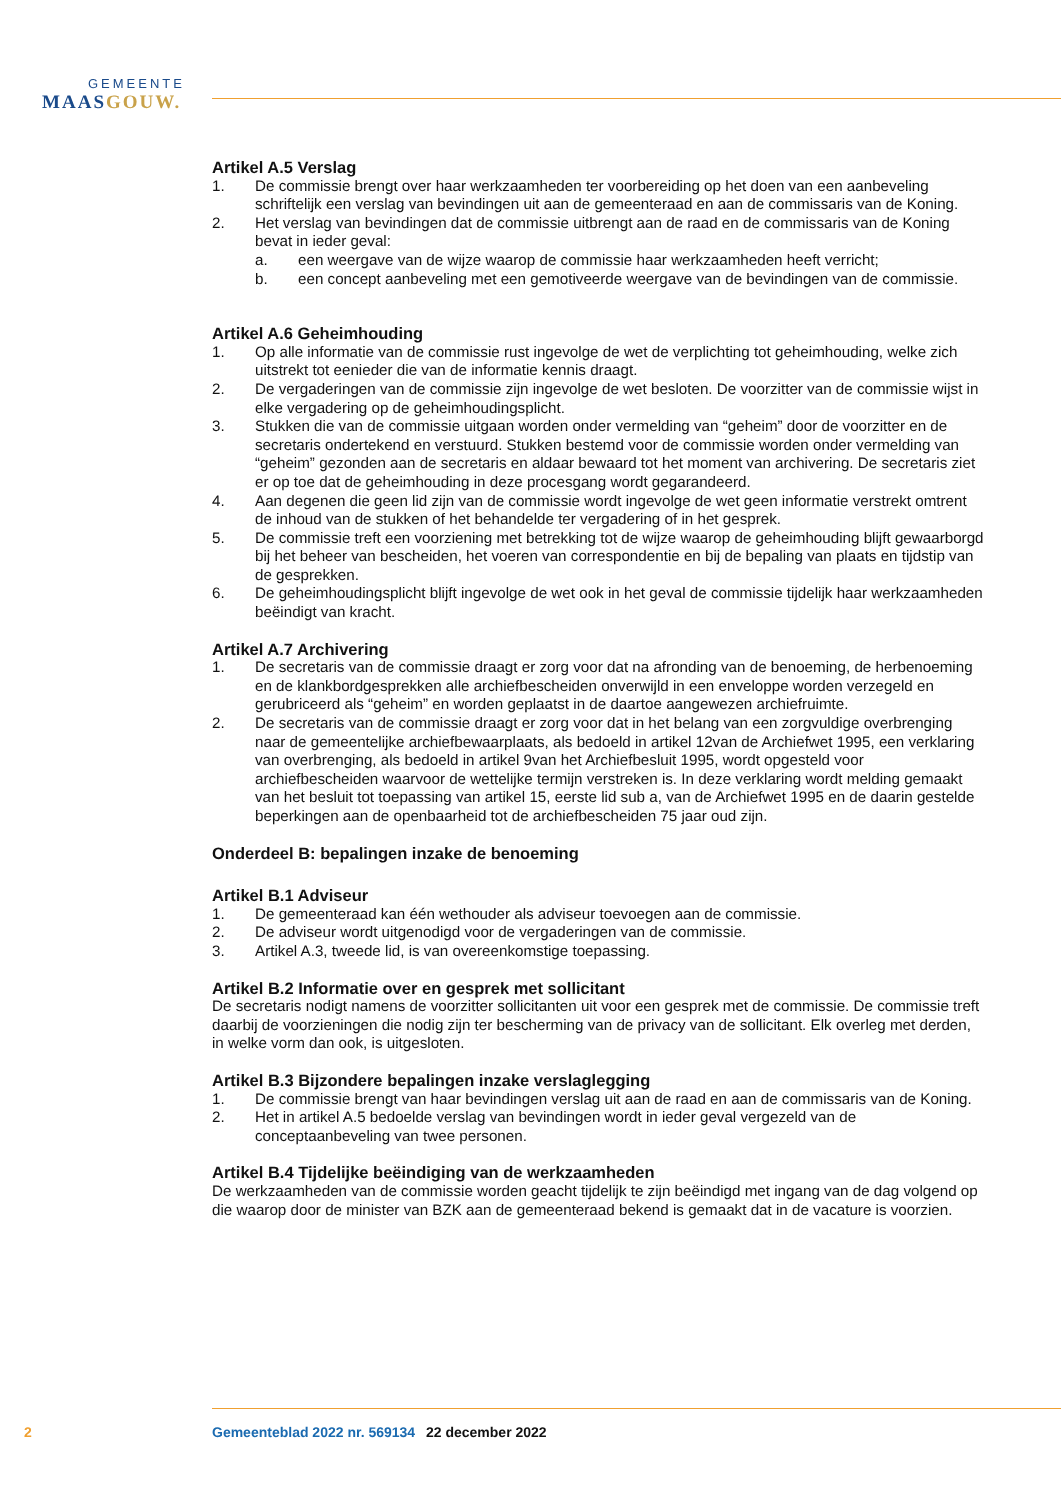GEMEENTE
MAASGOUW.
Artikel A.5 Verslag
1. De commissie brengt over haar werkzaamheden ter voorbereiding op het doen van een aanbeveling schriftelijk een verslag van bevindingen uit aan de gemeenteraad en aan de commissaris van de Koning.
2. Het verslag van bevindingen dat de commissie uitbrengt aan de raad en de commissaris van de Koning bevat in ieder geval:
a. een weergave van de wijze waarop de commissie haar werkzaamheden heeft verricht;
b. een concept aanbeveling met een gemotiveerde weergave van de bevindingen van de commissie.
Artikel A.6 Geheimhouding
1. Op alle informatie van de commissie rust ingevolge de wet de verplichting tot geheimhouding, welke zich uitstrekt tot eenieder die van de informatie kennis draagt.
2. De vergaderingen van de commissie zijn ingevolge de wet besloten. De voorzitter van de commissie wijst in elke vergadering op de geheimhoudingsplicht.
3. Stukken die van de commissie uitgaan worden onder vermelding van “geheim” door de voorzitter en de secretaris ondertekend en verstuurd. Stukken bestemd voor de commissie worden onder vermelding van “geheim” gezonden aan de secretaris en aldaar bewaard tot het moment van archivering. De secretaris ziet er op toe dat de geheimhouding in deze procesgang wordt gegarandeerd.
4. Aan degenen die geen lid zijn van de commissie wordt ingevolge de wet geen informatie verstrekt omtrent de inhoud van de stukken of het behandelde ter vergadering of in het gesprek.
5. De commissie treft een voorziening met betrekking tot de wijze waarop de geheimhouding blijft gewaarborgd bij het beheer van bescheiden, het voeren van correspondentie en bij de bepaling van plaats en tijdstip van de gesprekken.
6. De geheimhoudingsplicht blijft ingevolge de wet ook in het geval de commissie tijdelijk haar werkzaamheden beëindigt van kracht.
Artikel A.7 Archivering
1. De secretaris van de commissie draagt er zorg voor dat na afronding van de benoeming, de herbenoeming en de klankbordgesprekken alle archiefbescheiden onverwijld in een enveloppe worden verzegeld en gerubriceerd als “geheim” en worden geplaatst in de daartoe aangewezen archiefruimte.
2. De secretaris van de commissie draagt er zorg voor dat in het belang van een zorgvuldige overbrenging naar de gemeentelijke archiefbewaarplaats, als bedoeld in artikel 12van de Archiefwet 1995, een verklaring van overbrenging, als bedoeld in artikel 9van het Archiefbesluit 1995, wordt opgesteld voor archiefbescheiden waarvoor de wettelijke termijn verstreken is. In deze verklaring wordt melding gemaakt van het besluit tot toepassing van artikel 15, eerste lid sub a, van de Archiefwet 1995 en de daarin gestelde beperkingen aan de openbaarheid tot de archiefbescheiden 75 jaar oud zijn.
Onderdeel B: bepalingen inzake de benoeming
Artikel B.1 Adviseur
1. De gemeenteraad kan één wethouder als adviseur toevoegen aan de commissie.
2. De adviseur wordt uitgenodigd voor de vergaderingen van de commissie.
3. Artikel A.3, tweede lid, is van overeenkomstige toepassing.
Artikel B.2 Informatie over en gesprek met sollicitant
De secretaris nodigt namens de voorzitter sollicitanten uit voor een gesprek met de commissie. De commissie treft daarbij de voorzieningen die nodig zijn ter bescherming van de privacy van de sollicitant. Elk overleg met derden, in welke vorm dan ook, is uitgesloten.
Artikel B.3 Bijzondere bepalingen inzake verslaglegging
1. De commissie brengt van haar bevindingen verslag uit aan de raad en aan de commissaris van de Koning.
2. Het in artikel A.5 bedoelde verslag van bevindingen wordt in ieder geval vergezeld van de conceptaanbeveling van twee personen.
Artikel B.4 Tijdelijke beëindiging van de werkzaamheden
De werkzaamheden van de commissie worden geacht tijdelijk te zijn beëindigd met ingang van de dag volgend op die waarop door de minister van BZK aan de gemeenteraad bekend is gemaakt dat in de vacature is voorzien.
2 Gemeenteblad 2022 nr. 569134 22 december 2022